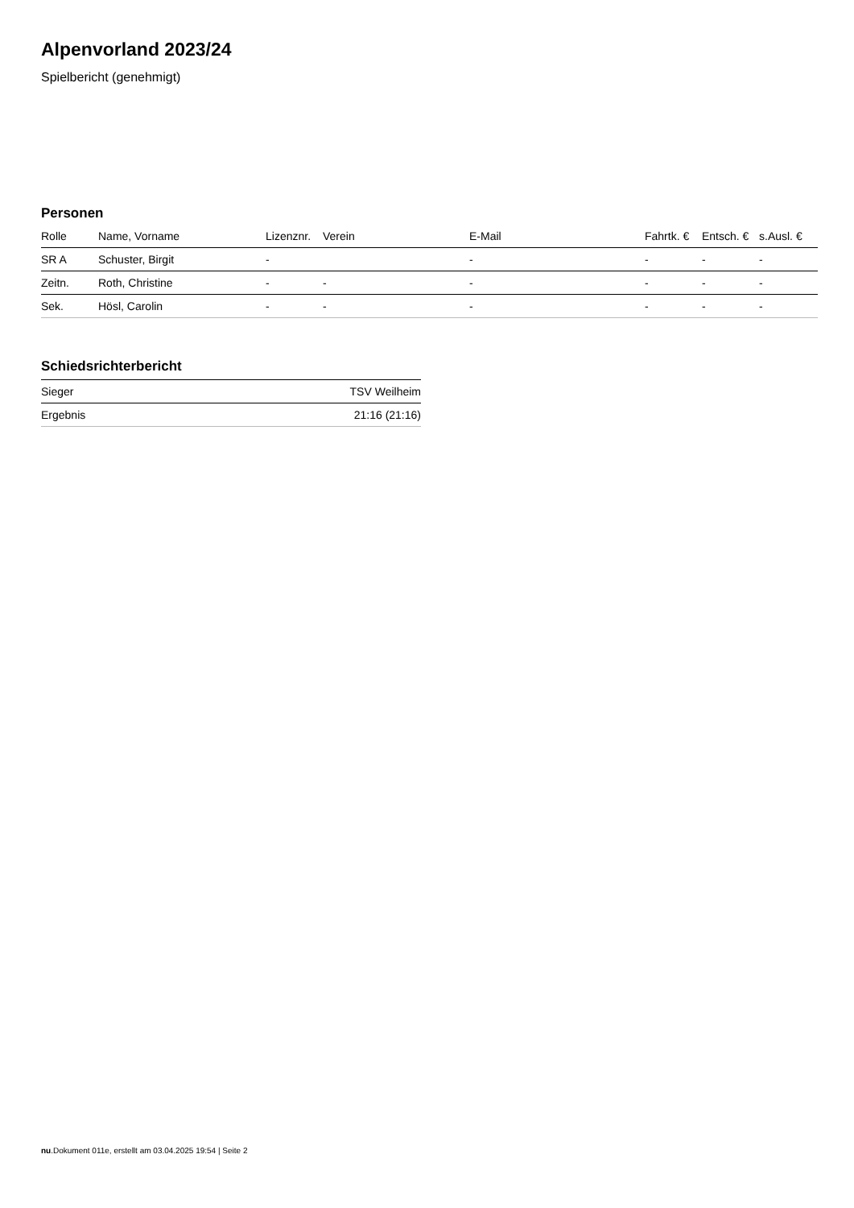Alpenvorland 2023/24
Spielbericht (genehmigt)
Personen
| Rolle | Name, Vorname | Lizenznr. | Verein | E-Mail | Fahrtk. € | Entsch. € | s.Ausl. € |
| --- | --- | --- | --- | --- | --- | --- | --- |
| SR A | Schuster, Birgit | - | | - | - | - | - |
| Zeitn. | Roth, Christine | - | - | - | - | - | - |
| Sek. | Hösl, Carolin | - | - | - | - | - | - |
Schiedsrichterbericht
| Sieger | TSV Weilheim |
| Ergebnis | 21:16 (21:16) |
nu.Dokument 011e, erstellt am 03.04.2025 19:54 | Seite 2